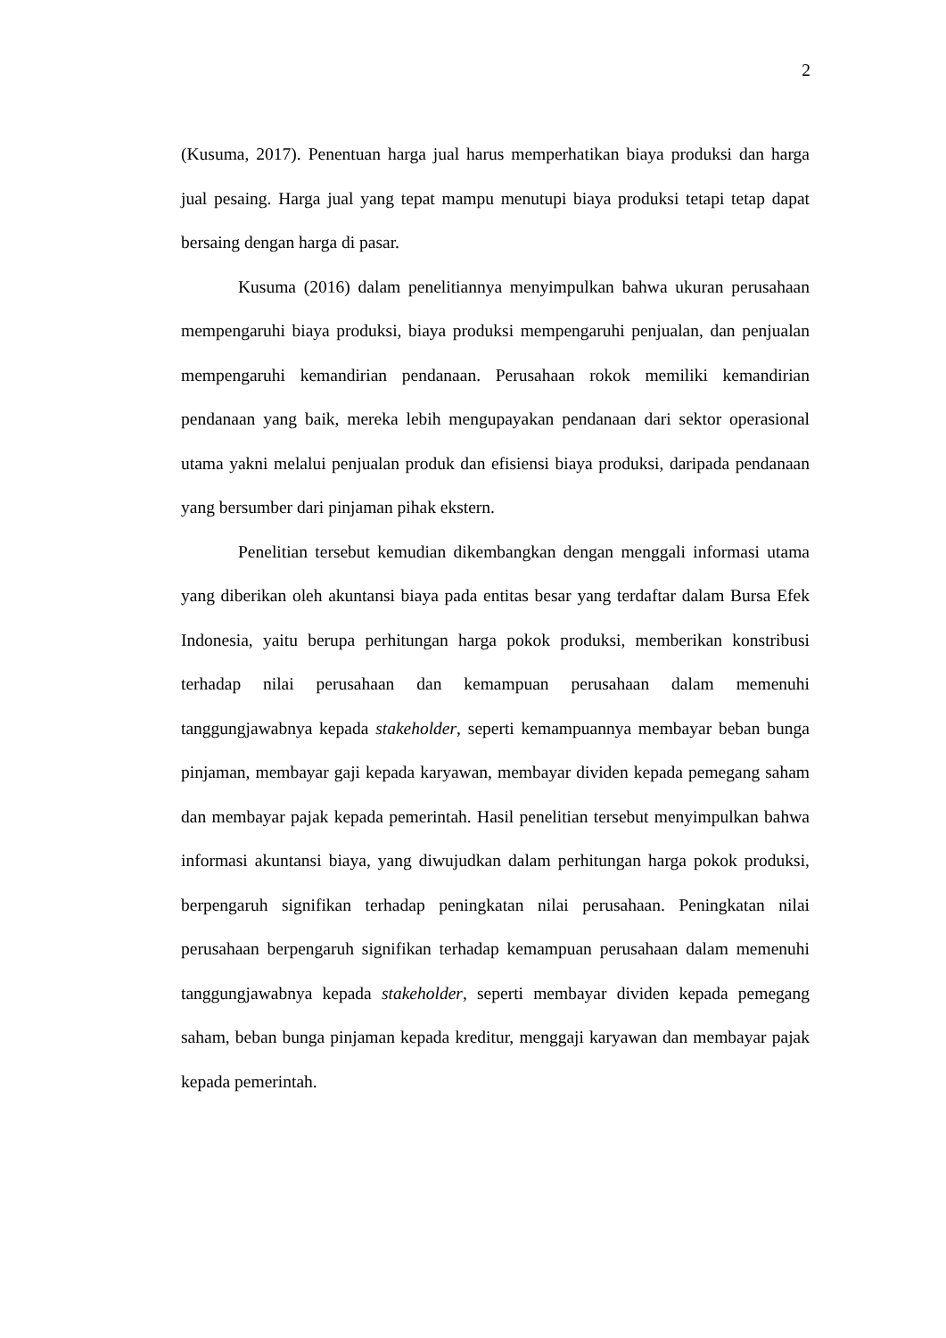2
(Kusuma, 2017). Penentuan harga jual harus memperhatikan biaya produksi dan harga jual pesaing. Harga jual yang tepat mampu menutupi biaya produksi tetapi tetap dapat bersaing dengan harga di pasar.
Kusuma (2016) dalam penelitiannya menyimpulkan bahwa ukuran perusahaan mempengaruhi biaya produksi, biaya produksi mempengaruhi penjualan, dan penjualan mempengaruhi kemandirian pendanaan. Perusahaan rokok memiliki kemandirian pendanaan yang baik, mereka lebih mengupayakan pendanaan dari sektor operasional utama yakni melalui penjualan produk dan efisiensi biaya produksi, daripada pendanaan yang bersumber dari pinjaman pihak ekstern.
Penelitian tersebut kemudian dikembangkan dengan menggali informasi utama yang diberikan oleh akuntansi biaya pada entitas besar yang terdaftar dalam Bursa Efek Indonesia, yaitu berupa perhitungan harga pokok produksi, memberikan konstribusi terhadap nilai perusahaan dan kemampuan perusahaan dalam memenuhi tanggungjawabnya kepada stakeholder, seperti kemampuannya membayar beban bunga pinjaman, membayar gaji kepada karyawan, membayar dividen kepada pemegang saham dan membayar pajak kepada pemerintah. Hasil penelitian tersebut menyimpulkan bahwa informasi akuntansi biaya, yang diwujudkan dalam perhitungan harga pokok produksi, berpengaruh signifikan terhadap peningkatan nilai perusahaan. Peningkatan nilai perusahaan berpengaruh signifikan terhadap kemampuan perusahaan dalam memenuhi tanggungjawabnya kepada stakeholder, seperti membayar dividen kepada pemegang saham, beban bunga pinjaman kepada kreditur, menggaji karyawan dan membayar pajak kepada pemerintah.